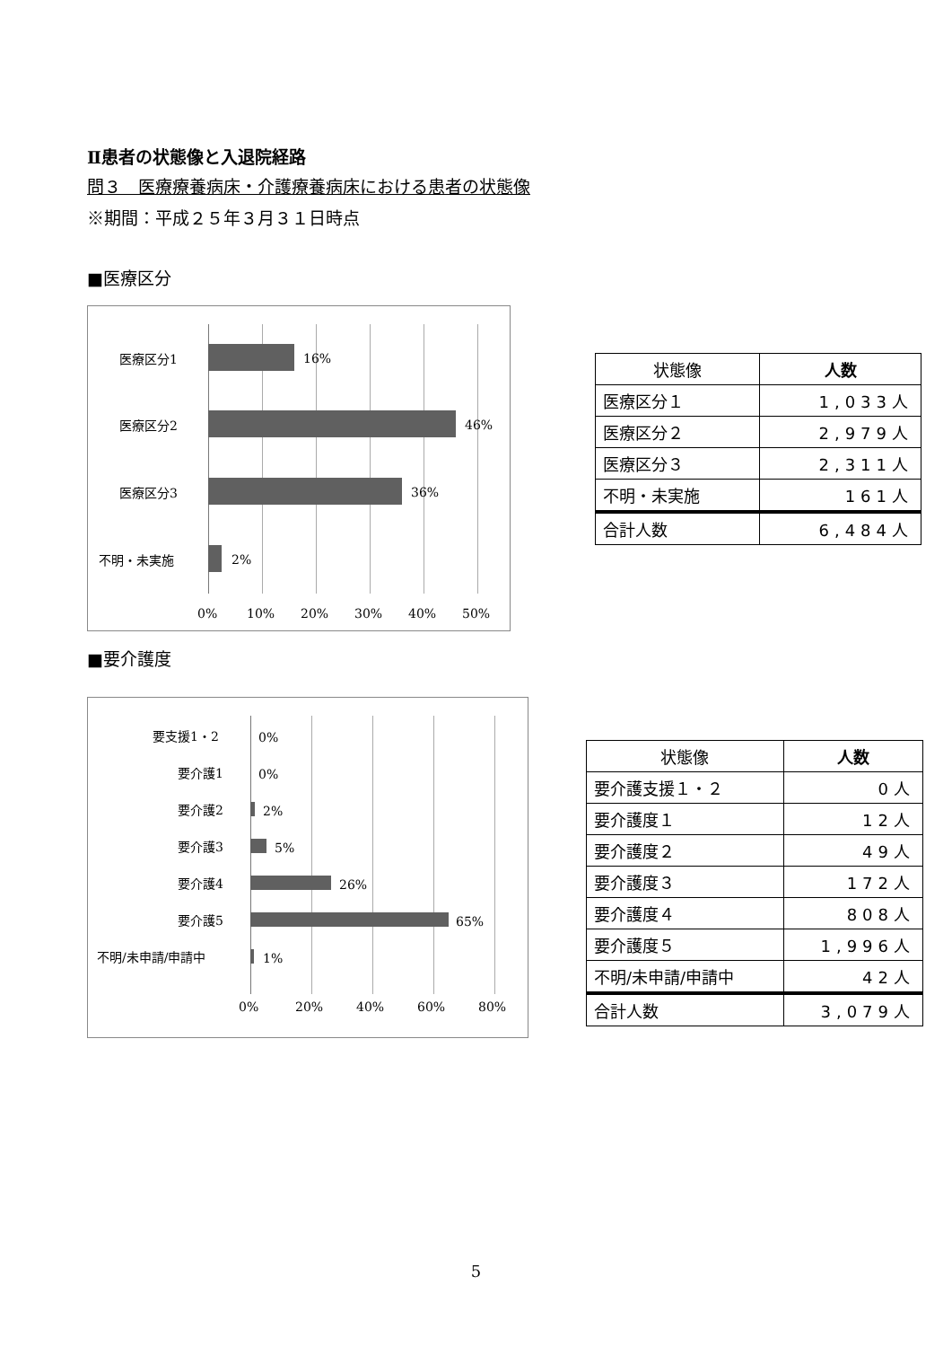Ⅱ患者の状態像と入退院経路
問３　医療療養病床・介護療養病床における患者の状態像
※期間：平成２５年３月３１日時点
■医療区分
医療区分1 16%
医療区分2 46%
医療区分3 36%
不明・未実施 2%
0% 10% 20% 30% 40% 50%
| 状態像 | 人数 |
| --- | --- |
| 医療区分１ | 1,033人 |
| 医療区分２ | 2,979人 |
| 医療区分３ | 2,311人 |
| 不明・未実施 | 161人 |
| 合計人数 | 6,484人 |
■要介護度
要支援1・2 0%
要介護1 0%
要介護2 2%
要介護3 5%
要介護4 26%
要介護5 65%
不明/未申請/申請中 1%
0% 20% 40% 60% 80%
| 状態像 | 人数 |
| --- | --- |
| 要介護支援１・２ | 0人 |
| 要介護度１ | 12人 |
| 要介護度２ | 49人 |
| 要介護度３ | 172人 |
| 要介護度４ | 808人 |
| 要介護度５ | 1,996人 |
| 不明/未申請/申請中 | 42人 |
| 合計人数 | 3,079人 |
5